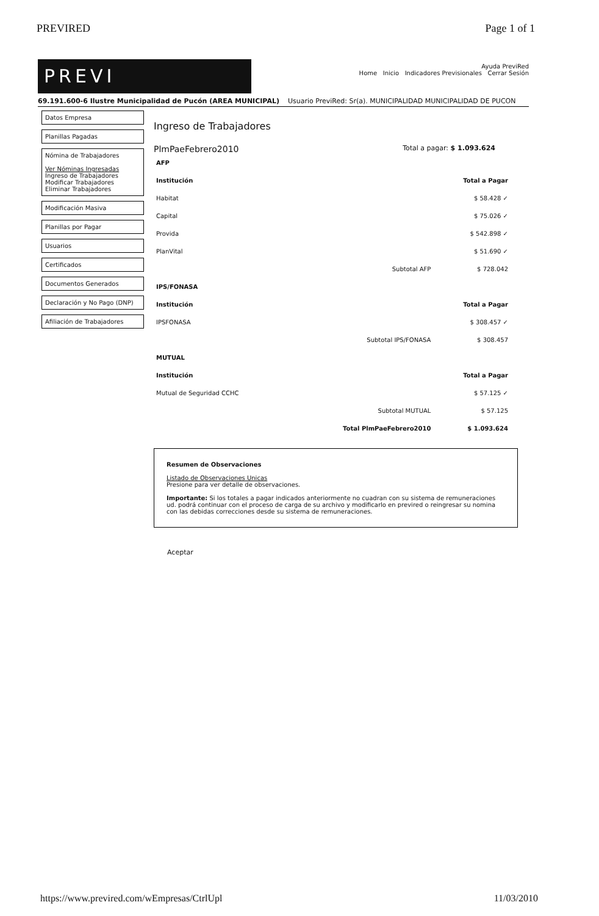PREVIRED Page 1 of 1
PREVI
Ayuda PreviRed
Home Inicio Indicadores Previsionales Cerrar Sesión
69.191.600-6 Ilustre Municipalidad de Pucón (AREA MUNICIPAL) Usuario PreviRed: Sr(a). MUNICIPALIDAD MUNICIPALIDAD DE PUCON
Datos Empresa
Planillas Pagadas
Nómina de Trabajadores
Ver Nóminas Ingresadas
Ingreso de Trabajadores
Modificar Trabajadores
Eliminar Trabajadores
Modificación Masiva
Planillas por Pagar
Usuarios
Certificados
Documentos Generados
Declaración y No Pago (DNP)
Afiliación de Trabajadores
Ingreso de Trabajadores
PlmPaeFebrero2010
Total a pagar: $ 1.093.624
| AFP | | |
| --- | --- | --- |
| Institución | | Total a Pagar |
| Habitat | | $ 58.428 ✓ |
| Capital | | $ 75.026 ✓ |
| Provida | | $ 542.898 ✓ |
| PlanVital | | $ 51.690 ✓ |
| | Subtotal AFP | $ 728.042 |
| IPS/FONASA | | |
| Institución | | Total a Pagar |
| IPSFONASA | | $ 308.457 ✓ |
| | Subtotal IPS/FONASA | $ 308.457 |
| MUTUAL | | |
| Institución | | Total a Pagar |
| Mutual de Seguridad CCHC | | $ 57.125 ✓ |
| | Subtotal MUTUAL | $ 57.125 |
| | Total PlmPaeFebrero2010 | $ 1.093.624 |
Resumen de Observaciones
Listado de Observaciones Unicas
Presione para ver detalle de observaciones.
Importante: Si los totales a pagar indicados anteriormente no cuadran con su sistema de remuneraciones ud. podrá continuar con el proceso de carga de su archivo y modificarlo en previred o reingresar su nomina con las debidas correcciones desde su sistema de remuneraciones.
Aceptar
https://www.previred.com/wEmpresas/CtrlUpl 11/03/2010